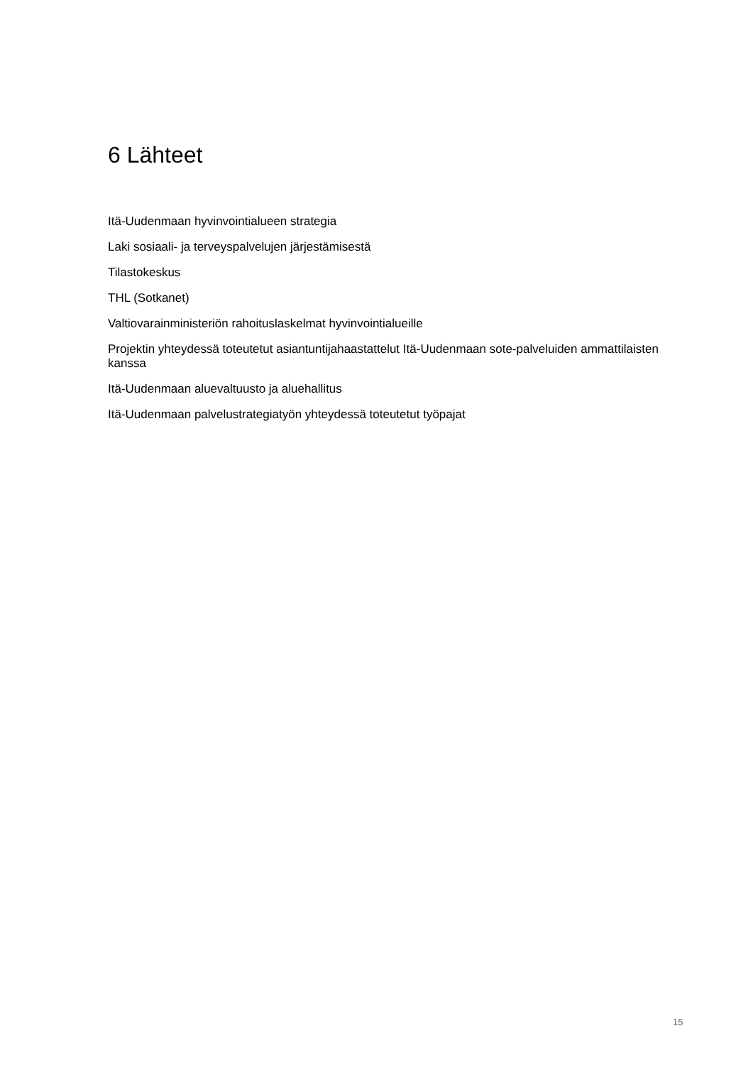6 Lähteet
Itä-Uudenmaan hyvinvointialueen strategia
Laki sosiaali- ja terveyspalvelujen järjestämisestä
Tilastokeskus
THL (Sotkanet)
Valtiovarainministeriön rahoituslaskelmat hyvinvointialueille
Projektin yhteydessä toteutetut asiantuntijahaastattelut Itä-Uudenmaan sote-palveluiden ammattilaisten kanssa
Itä-Uudenmaan aluevaltuusto ja aluehallitus
Itä-Uudenmaan palvelustrategiatyön yhteydessä toteutetut työpajat
15